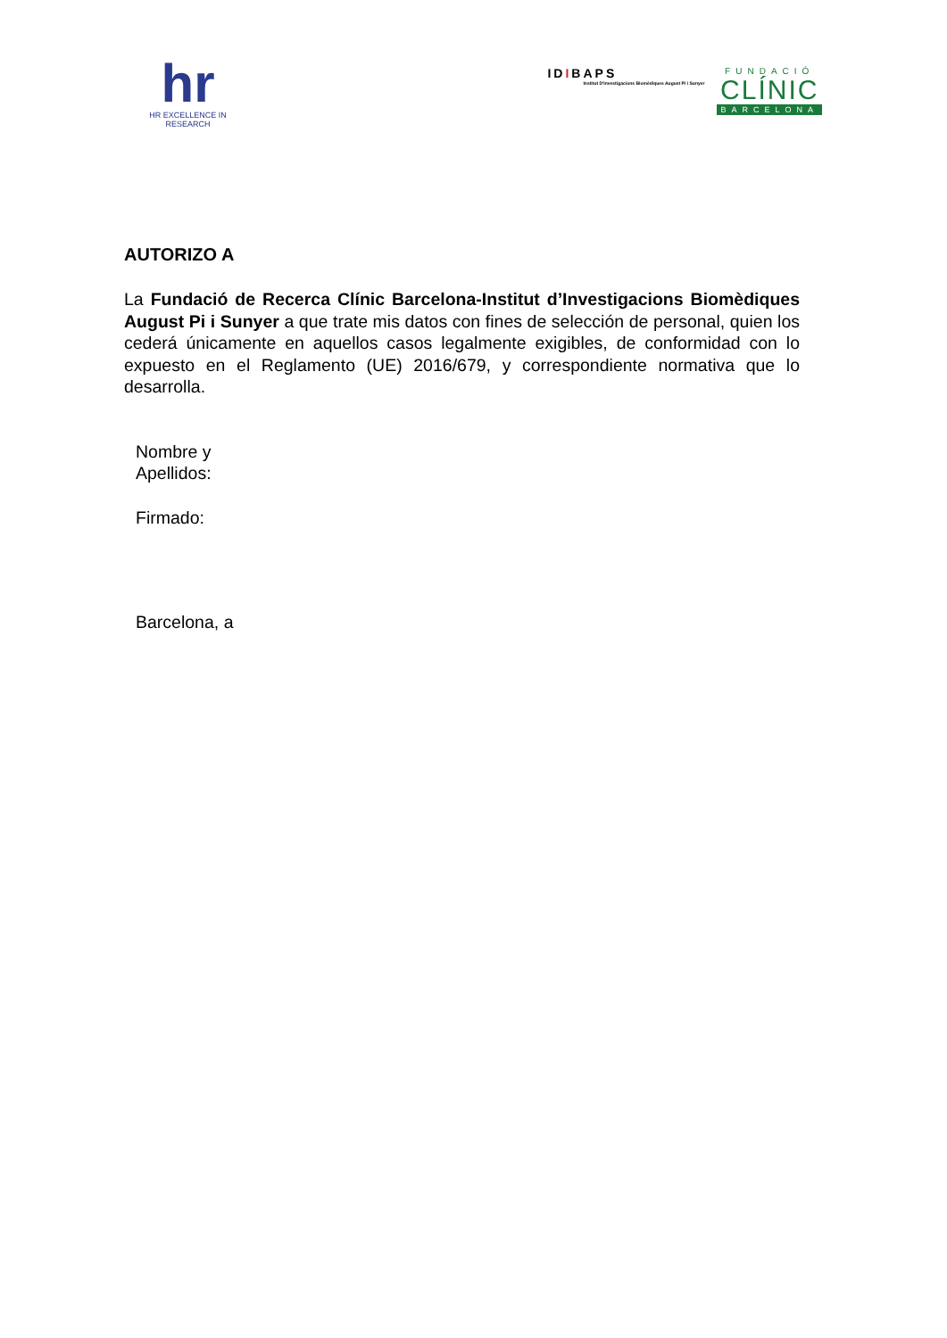hr
HR EXCELLENCE IN RESEARCH
IDIBAPS
Institut D'Investigacions Biomèdiques August Pi i Sunyer
FUNDACIÓ
CLÍNIC
BARCELONA
AUTORIZO A
La Fundació de Recerca Clínic Barcelona-Institut d’Investigacions Biomèdiques August Pi i Sunyer a que trate mis datos con fines de selección de personal, quien los cederá únicamente en aquellos casos legalmente exigibles, de conformidad con lo expuesto en el Reglamento (UE) 2016/679, y correspondiente normativa que lo desarrolla.
Nombre y
Apellidos:
Firmado:
Barcelona, a